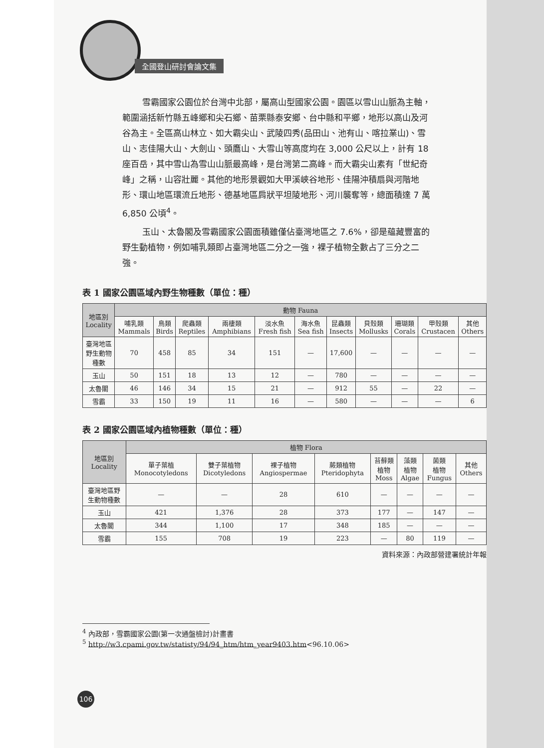全國登山研討會論文集
雪霸國家公園位於台灣中北部，屬高山型國家公園。園區以雪山山脈為主軸，範圍涵括新竹縣五峰鄉和尖石鄉、苗栗縣泰安鄉、台中縣和平鄉，地形以高山及河谷為主。全區高山林立、如大霸尖山、武陵四秀(品田山、池有山、喀拉業山)、雪山、志佳陽大山、大劍山、頭鷹山、大雪山等高度均在 3,000 公尺以上，計有 18 座百岳，其中雪山為雪山山脈最高峰，是台灣第二高峰。而大霸尖山素有「世紀奇峰」之稱，山容壯麗。其他的地形景觀如大甲溪峽谷地形、佳陽沖積扇與河階地形、環山地區環流丘地形、德基地區肩狀平坦陵地形、河川襲奪等，總面積達 7 萬 6,850 公頃<sup>4</sup>。
玉山、太魯閣及雪霸國家公園面積雖僅佔臺灣地區之 7.6%，卻是蘊藏豐富的野生動植物，例如哺乳類即占臺灣地區二分之一強，裸子植物全數占了三分之二強。
表 1 國家公園區域內野生物種數（單位：種）
| 地區別 Locality | 動物 Fauna | | | | | | | | | | |
| --- | --- | --- | --- | --- | --- | --- | --- | --- | --- | --- | --- |
| | 哺乳類 Mammals | 鳥類 Birds | 爬蟲類 Reptiles | 兩棲類 Amphibians | 淡水魚 Fresh fish | 海水魚 Sea fish | 昆蟲類 Insects | 貝殼類 Mollusks | 珊瑚類 Corals | 甲殼類 Crustacen | 其他 Others |
| 臺灣地區 野生動物 種數 | 70 | 458 | 85 | 34 | 151 | — | 17,600 | — | — | — | — |
| 玉山 | 50 | 151 | 18 | 13 | 12 | — | 780 | — | — | — | — |
| 太魯閣 | 46 | 146 | 34 | 15 | 21 | — | 912 | 55 | — | 22 | — |
| 雪霸 | 33 | 150 | 19 | 11 | 16 | — | 580 | — | — | — | 6 |
表 2 國家公園區域內植物種數（單位：種）
| 地區別 Locality | 植物 Flora | | | | | | | |
| --- | --- | --- | --- | --- | --- | --- | --- | --- |
| | 單子葉植 Monocotyledons | 雙子葉植物 Dicotyledons | 裸子植物 Angiospermae | 蕨類植物 Pteridophyta | 苔蘚類 植物 Moss | 藻類 植物 Algae | 菌類 植物 Fungus | 其他 Others |
| 臺灣地區野 生動物種數 | — | — | 28 | 610 | — | — | — | — |
| 玉山 | 421 | 1,376 | 28 | 373 | 177 | — | 147 | — |
| 太魯閣 | 344 | 1,100 | 17 | 348 | 185 | — | — | — |
| 雪霸 | 155 | 708 | 19 | 223 | — | 80 | 119 | — |
資料來源：內政部營建署統計年報
<sup>4</sup> 內政部，雪霸國家公園(第一次通盤檢討)計畫書
<sup>5</sup> http://w3.cpami.gov.tw/statisty/94/94_htm/htm_year9403.htm<96.10.06>
106